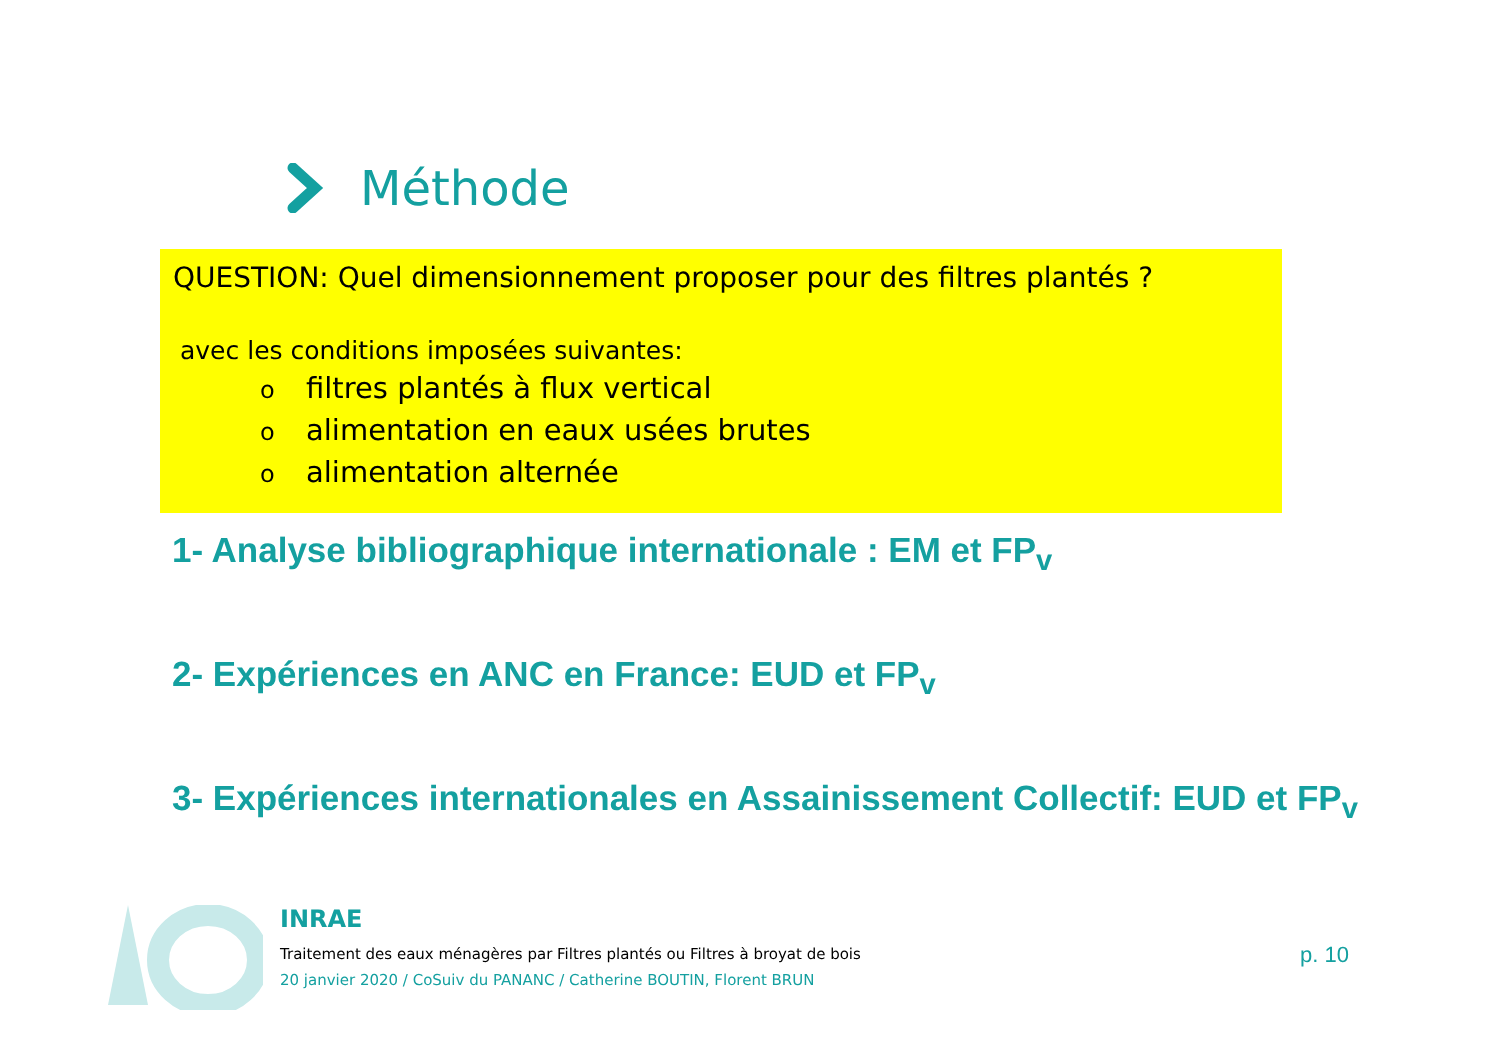Méthode
QUESTION: Quel dimensionnement proposer pour des filtres plantés ?
avec les conditions imposées suivantes:
ofiltres plantés à flux vertical
oalimentation en eaux usées brutes
oalimentation alternée
1- Analyse bibliographique internationale : EM et FP<sub>v</sub>
2- Expériences en ANC en France: EUD et FP<sub>v</sub>
3- Expériences internationales en Assainissement Collectif: EUD et FP<sub>v</sub>
INRAE
Traitement des eaux ménagères par Filtres plantés ou Filtres à broyat de bois
20 janvier 2020 / CoSuiv du PANANC / Catherine BOUTIN, Florent BRUN
p. 10